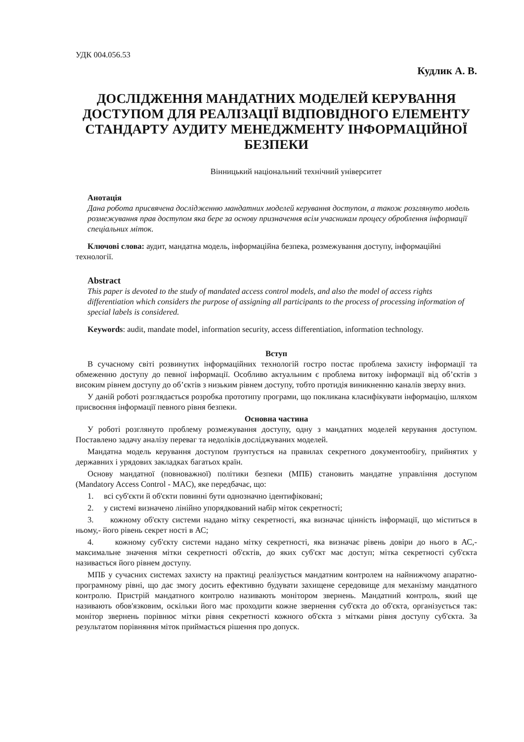УДК 004.056.53
Кудлик А. В.
ДОСЛІДЖЕННЯ МАНДАТНИХ МОДЕЛЕЙ КЕРУВАННЯ ДОСТУПОМ ДЛЯ РЕАЛІЗАЦІЇ ВІДПОВІДНОГО ЕЛЕМЕНТУ СТАНДАРТУ АУДИТУ МЕНЕДЖМЕНТУ ІНФОРМАЦІЙНОЇ БЕЗПЕКИ
Вінницький національний технічний університет
Анотація
Дана робота присвячена дослідженню мандатних моделей керування доступом, а також розглянуто модель розмежування прав доступом яка бере за основу призначення всім учасникам процесу оброблення інформації спеціальних міток.
Ключові слова: аудит, мандатна модель, інформаційна безпека, розмежування доступу, інформаційні технології.
Abstract
This paper is devoted to the study of mandated access control models, and also the model of access rights differentiation which considers the purpose of assigning all participants to the process of processing information of special labels is considered.
Keywords: audit, mandate model, information security, access differentiation, information technology.
Вступ
В сучасному світі розвинутих інформаційних технологій гостро постає проблема захисту інформації та обмеженню доступу до певної інформації. Особливо актуальним є проблема витоку інформації від об’єктів з високим рівнем доступу до об’єктів з низьким рівнем доступу, тобто протидія виникненню каналів зверху вниз.
У даній роботі розглядається розробка прототипу програми, що покликана класифікувати інформацію, шляхом присвоєння інформації певного рівня безпеки.
Основна частина
У роботі розглянуто проблему розмежування доступу, одну з мандатних моделей керування доступом. Поставлено задачу аналізу переваг та недоліків досліджуваних моделей.
Мандатна модель керування доступом ґрунтується на правилах секретного документообігу, прийнятих у державних і урядових закладках багатьох країн.
Основу мандатної (повноважної) політики безпеки (МПБ) становить мандатне управління доступом (Mandatory Access Control - MAC), яке передбачає, що:
1. всі суб'єкти й об'єкти повинні бути однозначно ідентифіковані;
2. у системі визначено лінійно упорядкований набір міток секретності;
3. кожному об'єкту системи надано мітку секретності, яка визначає цінність інформації, що міститься в ньому,- його рівень секрет ності в АС;
4. кожному суб'єкту системи надано мітку секретності, яка визначає рівень довіри до нього в АС,- максимальне значення мітки секретності об'єктів, до яких суб'єкт має доступ; мітка секретності суб'єкта називається його рівнем доступу.
МПБ у сучасних системах захисту на практиці реалізується мандатним контролем на найнижчому апаратно-програмному рівні, що дає змогу досить ефективно будувати захищене середовище для механізму мандатного контролю. Пристрій мандатного контролю називають монітором звернень. Мандатний контроль, який ще називають обов'язковим, оскільки його має проходити кожне звернення суб'єкта до об'єкта, організується так: монітор звернень порівнює мітки рівня секретності кожного об'єкта з мітками рівня доступу суб'єкта. За результатом порівняння міток приймається рішення про допуск.